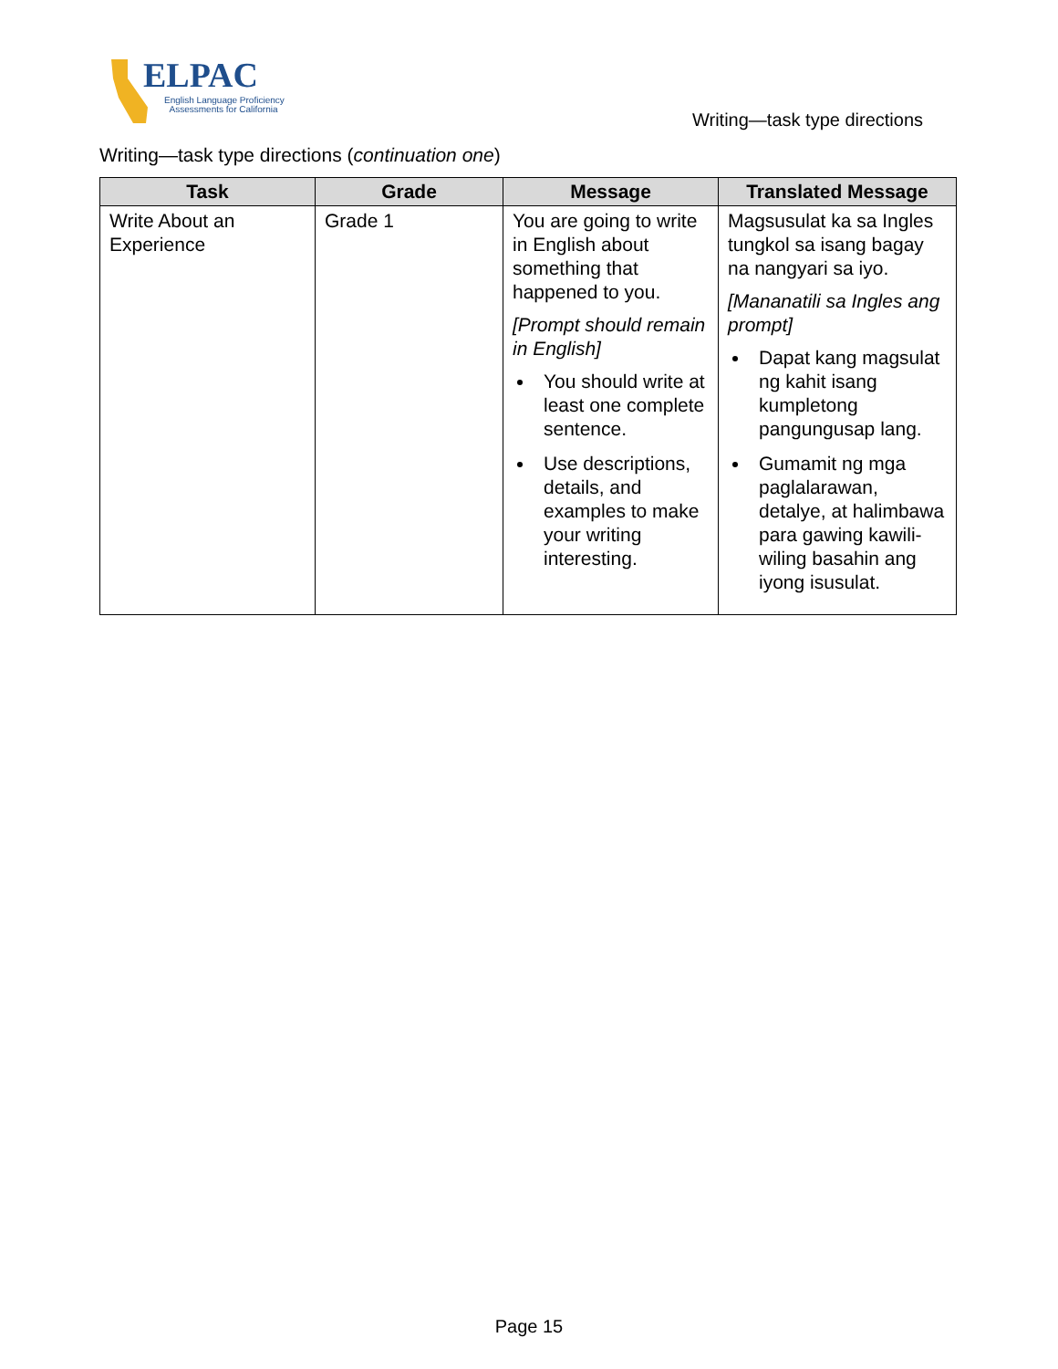ELPAC
English Language Proficiency
Assessments for California
Writing—task type directions
Writing—task type directions (continuation one)
| Task | Grade | Message | Translated Message |
| --- | --- | --- | --- |
| Write About an Experience | Grade 1 | You are going to write in English about something that happened to you. [Prompt should remain in English] You should write at least one complete sentence. Use descriptions, details, and examples to make your writing interesting. | Magsusulat ka sa Ingles tungkol sa isang bagay na nangyari sa iyo. [Mananatili sa Ingles ang prompt] Dapat kang magsulat ng kahit isang kumpletong pangungusap lang. Gumamit ng mga paglalarawan, detalye, at halimbawa para gawing kawili-wiling basahin ang iyong isusulat. |
Page 15